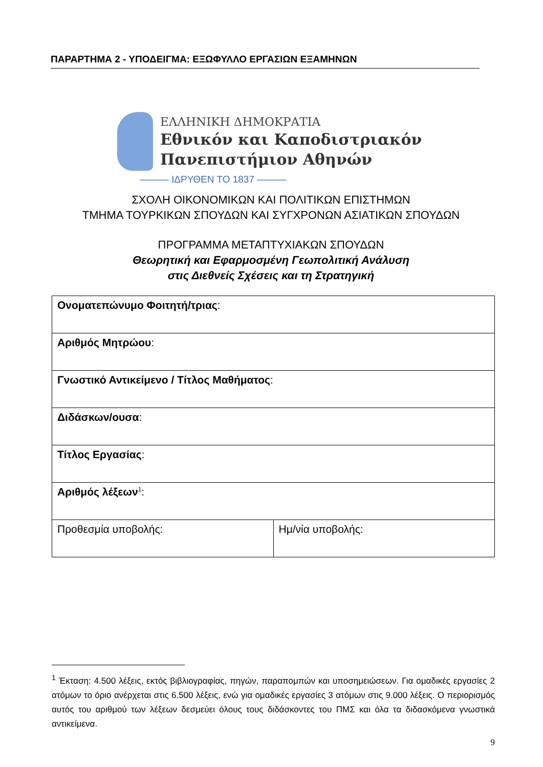ΠΑΡΑΡΤΗΜΑ 2 - ΥΠΟΔΕΙΓΜΑ: ΕΞΩΦΥΛΛΟ ΕΡΓΑΣΙΩΝ ΕΞΑΜΗΝΩΝ
ΕΛΛΗΝΙΚΗ ΔΗΜΟΚΡΑΤΙΑ
Εθνικόν και Καποδιστριακόν
Πανεπιστήμιον Αθηνών
——— ΙΔΡΥΘΕΝ ΤΟ 1837 ———
ΣΧΟΛΗ ΟΙΚΟΝΟΜΙΚΩΝ ΚΑΙ ΠΟΛΙΤΙΚΩΝ ΕΠΙΣΤΗΜΩΝ
ΤΜΗΜΑ ΤΟΥΡΚΙΚΩΝ ΣΠΟΥΔΩΝ ΚΑΙ ΣΥΓΧΡΟΝΩΝ ΑΣΙΑΤΙΚΩΝ ΣΠΟΥΔΩΝ
ΠΡΟΓΡΑΜΜΑ ΜΕΤΑΠΤΥΧΙΑΚΩΝ ΣΠΟΥΔΩΝ
Θεωρητική και Εφαρμοσμένη Γεωπολιτική Ανάλυση
στις Διεθνείς Σχέσεις και τη Στρατηγική
| Ονοματεπώνυμο Φοιτητή/τριας : | |
| Αριθμός Μητρώου : | |
| Γνωστικό Αντικείμενο / Τίτλος Μαθήματος : | |
| Διδάσκων/ουσα : | |
| Τίτλος Εργασίας : | |
| Αριθμός λέξεων<sup>1</sup>: | |
| Προθεσμία υποβολής: | Ημ/νία υποβολής: |
<sup>1</sup> Έκταση: 4.500 λέξεις, εκτός βιβλιογραφίας, πηγών, παραπομπών και υποσημειώσεων. Για ομαδικές εργασίες 2 ατόμων το όριο ανέρχεται στις 6.500 λέξεις, ενώ για ομαδικές εργασίες 3 ατόμων στις 9.000 λέξεις. Ο περιορισμός αυτός του αριθμού των λέξεων δεσμεύει όλους τους διδάσκοντες του ΠΜΣ και όλα τα διδασκόμενα γνωστικά αντικείμενα.
9